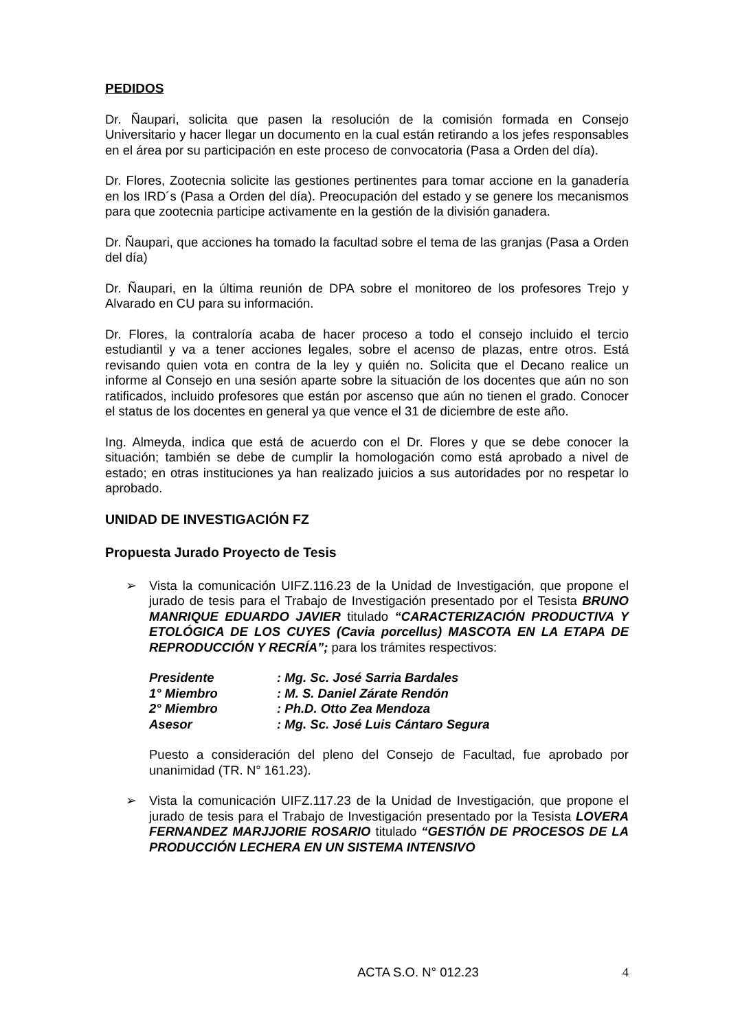PEDIDOS
Dr. Ñaupari, solicita que pasen la resolución de la comisión formada en Consejo Universitario y hacer llegar un documento en la cual están retirando a los jefes responsables en el área por su participación en este proceso de convocatoria (Pasa a Orden del día).
Dr. Flores, Zootecnia solicite las gestiones pertinentes para tomar accione en la ganadería en los IRD´s (Pasa a Orden del día). Preocupación del estado y se genere los mecanismos para que zootecnia participe activamente en la gestión de la división ganadera.
Dr. Ñaupari, que acciones ha tomado la facultad sobre el tema de las granjas (Pasa a Orden del día)
Dr. Ñaupari, en la última reunión de DPA sobre el monitoreo de los profesores Trejo y Alvarado en CU para su información.
Dr. Flores, la contraloría acaba de hacer proceso a todo el consejo incluido el tercio estudiantil y va a tener acciones legales, sobre el acenso de plazas, entre otros. Está revisando quien vota en contra de la ley y quién no. Solicita que el Decano realice un informe al Consejo en una sesión aparte sobre la situación de los docentes que aún no son ratificados, incluido profesores que están por ascenso que aún no tienen el grado. Conocer el status de los docentes en general ya que vence el 31 de diciembre de este año.
Ing. Almeyda, indica que está de acuerdo con el Dr. Flores y que se debe conocer la situación; también se debe de cumplir la homologación como está aprobado a nivel de estado; en otras instituciones ya han realizado juicios a sus autoridades por no respetar lo aprobado.
UNIDAD DE INVESTIGACIÓN FZ
Propuesta Jurado Proyecto de Tesis
➢ Vista la comunicación UIFZ.116.23 de la Unidad de Investigación, que propone el jurado de tesis para el Trabajo de Investigación presentado por el Tesista BRUNO MANRIQUE EDUARDO JAVIER titulado “CARACTERIZACIÓN PRODUCTIVA Y ETOLÓGICA DE LOS CUYES (Cavia porcellus) MASCOTA EN LA ETAPA DE REPRODUCCIÓN Y RECRÍA”; para los trámites respectivos:
| Presidente | : Mg. Sc. José Sarria Bardales |
| 1° Miembro | : M. S. Daniel Zárate Rendón |
| 2° Miembro | : Ph.D. Otto Zea Mendoza |
| Asesor | : Mg. Sc. José Luis Cántaro Segura |
Puesto a consideración del pleno del Consejo de Facultad, fue aprobado por unanimidad (TR. N° 161.23).
➢ Vista la comunicación UIFZ.117.23 de la Unidad de Investigación, que propone el jurado de tesis para el Trabajo de Investigación presentado por la Tesista LOVERA FERNANDEZ MARJJORIE ROSARIO titulado “GESTIÓN DE PROCESOS DE LA PRODUCCIÓN LECHERA EN UN SISTEMA INTENSIVO
ACTA S.O. N° 012.23 4